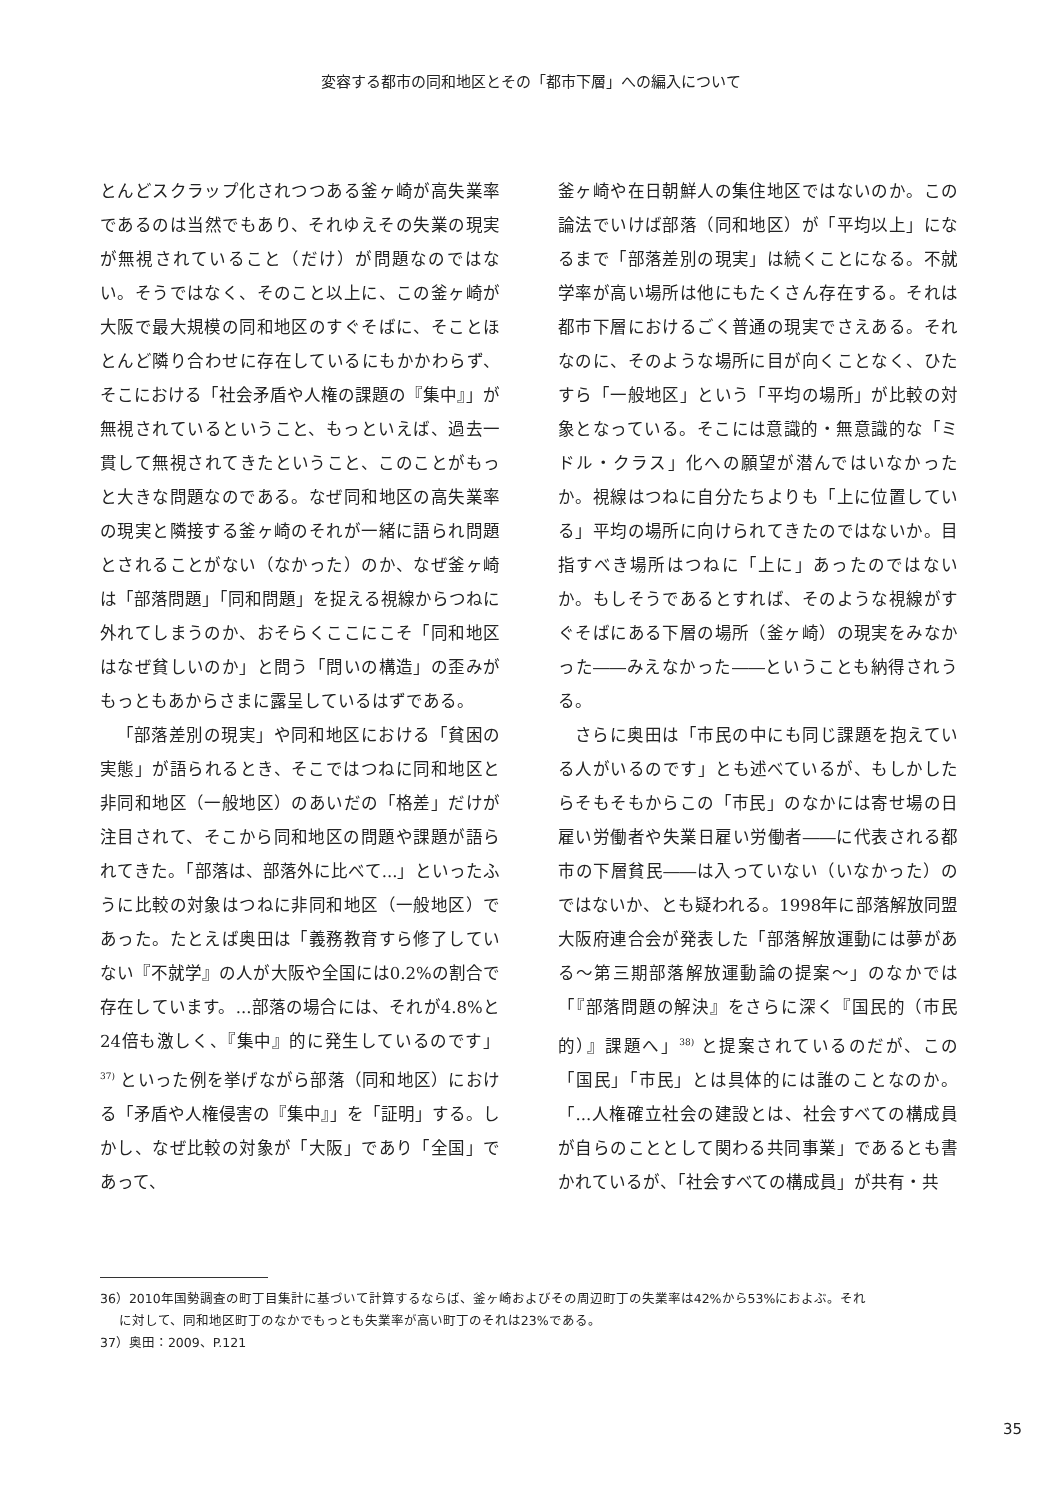変容する都市の同和地区とその「都市下層」への編入について
とんどスクラップ化されつつある釜ヶ崎が高失業率であるのは当然でもあり、それゆえその失業の現実が無視されていること（だけ）が問題なのではない。そうではなく、そのこと以上に、この釜ヶ崎が大阪で最大規模の同和地区のすぐそばに、そことほとんど隣り合わせに存在しているにもかかわらず、そこにおける「社会矛盾や人権の課題の『集中』」が無視されているということ、もっといえば、過去一貫して無視されてきたということ、このことがもっと大きな問題なのである。なぜ同和地区の高失業率の現実と隣接する釜ヶ崎のそれが一緒に語られ問題とされることがない（なかった）のか、なぜ釜ヶ崎は「部落問題」「同和問題」を捉える視線からつねに外れてしまうのか、おそらくここにこそ「同和地区はなぜ貧しいのか」と問う「問いの構造」の歪みがもっともあからさまに露呈しているはずである。
「部落差別の現実」や同和地区における「貧困の実態」が語られるとき、そこではつねに同和地区と非同和地区（一般地区）のあいだの「格差」だけが注目されて、そこから同和地区の問題や課題が語られてきた。「部落は、部落外に比べて...」といったふうに比較の対象はつねに非同和地区（一般地区）であった。たとえば奥田は「義務教育すら修了していない『不就学』の人が大阪や全国には0.2%の割合で存在しています。...部落の場合には、それが4.8%と24倍も激しく、『集中』的に発生しているのです」<sup>37)</sup> といった例を挙げながら部落（同和地区）における「矛盾や人権侵害の『集中』」を「証明」する。しかし、なぜ比較の対象が「大阪」であり「全国」であって、
釜ヶ崎や在日朝鮮人の集住地区ではないのか。この論法でいけば部落（同和地区）が「平均以上」になるまで「部落差別の現実」は続くことになる。不就学率が高い場所は他にもたくさん存在する。それは都市下層におけるごく普通の現実でさえある。それなのに、そのような場所に目が向くことなく、ひたすら「一般地区」という「平均の場所」が比較の対象となっている。そこには意識的・無意識的な「ミドル・クラス」化への願望が潜んではいなかったか。視線はつねに自分たちよりも「上に位置している」平均の場所に向けられてきたのではないか。目指すべき場所はつねに「上に」あったのではないか。もしそうであるとすれば、そのような視線がすぐそばにある下層の場所（釜ヶ崎）の現実をみなかった――みえなかった――ということも納得されうる。
さらに奥田は「市民の中にも同じ課題を抱えている人がいるのです」とも述べているが、もしかしたらそもそもからこの「市民」のなかには寄せ場の日雇い労働者や失業日雇い労働者――に代表される都市の下層貧民――は入っていない（いなかった）のではないか、とも疑われる。1998年に部落解放同盟大阪府連合会が発表した「部落解放運動には夢がある～第三期部落解放運動論の提案～」のなかでは「『部落問題の解決』をさらに深く『国民的（市民的）』課題へ」<sup>38)</sup> と提案されているのだが、この「国民」「市民」とは具体的には誰のことなのか。「...人権確立社会の建設とは、社会すべての構成員が自らのこととして関わる共同事業」であるとも書かれているが、「社会すべての構成員」が共有・共
36）2010年国勢調査の町丁目集計に基づいて計算するならば、釜ヶ崎およびその周辺町丁の失業率は42%から53%におよぶ。それ
  に対して、同和地区町丁のなかでもっとも失業率が高い町丁のそれは23%である。
37）奥田：2009、P.121
35